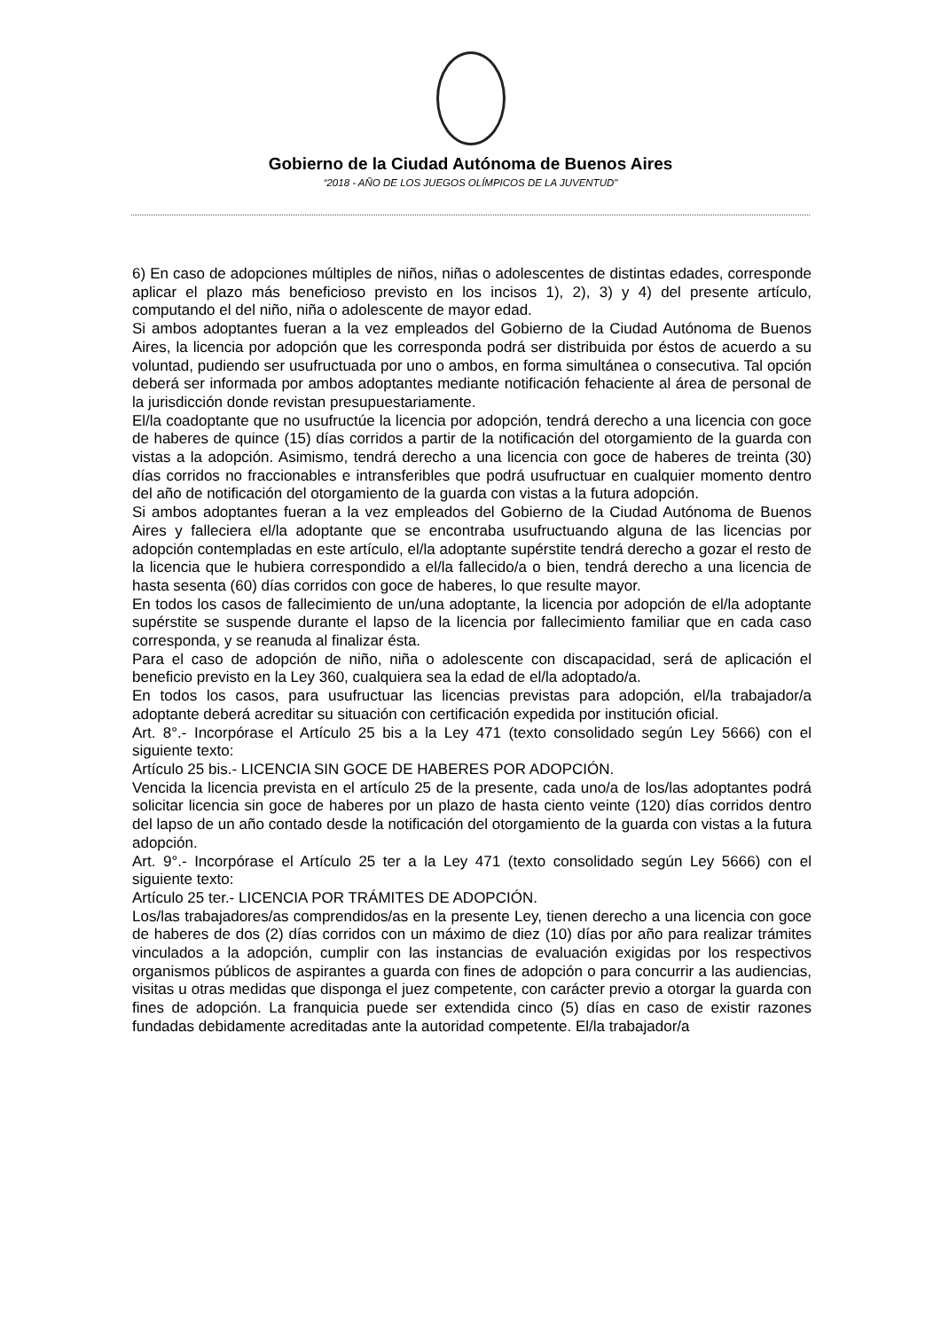Gobierno de la Ciudad Autónoma de Buenos Aires
“2018 - AÑO DE LOS JUEGOS OLÍMPICOS DE LA JUVENTUD"
6) En caso de adopciones múltiples de niños, niñas o adolescentes de distintas edades, corresponde aplicar el plazo más beneficioso previsto en los incisos 1), 2), 3) y 4) del presente artículo, computando el del niño, niña o adolescente de mayor edad.
Si ambos adoptantes fueran a la vez empleados del Gobierno de la Ciudad Autónoma de Buenos Aires, la licencia por adopción que les corresponda podrá ser distribuida por éstos de acuerdo a su voluntad, pudiendo ser usufructuada por uno o ambos, en forma simultánea o consecutiva. Tal opción deberá ser informada por ambos adoptantes mediante notificación fehaciente al área de personal de la jurisdicción donde revistan presupuestariamente.
El/la coadoptante que no usufructúe la licencia por adopción, tendrá derecho a una licencia con goce de haberes de quince (15) días corridos a partir de la notificación del otorgamiento de la guarda con vistas a la adopción. Asimismo, tendrá derecho a una licencia con goce de haberes de treinta (30) días corridos no fraccionables e intransferibles que podrá usufructuar en cualquier momento dentro del año de notificación del otorgamiento de la guarda con vistas a la futura adopción.
Si ambos adoptantes fueran a la vez empleados del Gobierno de la Ciudad Autónoma de Buenos Aires y falleciera el/la adoptante que se encontraba usufructuando alguna de las licencias por adopción contempladas en este artículo, el/la adoptante supérstite tendrá derecho a gozar el resto de la licencia que le hubiera correspondido a el/la fallecido/a o bien, tendrá derecho a una licencia de hasta sesenta (60) días corridos con goce de haberes, lo que resulte mayor.
En todos los casos de fallecimiento de un/una adoptante, la licencia por adopción de el/la adoptante supérstite se suspende durante el lapso de la licencia por fallecimiento familiar que en cada caso corresponda, y se reanuda al finalizar ésta.
Para el caso de adopción de niño, niña o adolescente con discapacidad, será de aplicación el beneficio previsto en la Ley 360, cualquiera sea la edad de el/la adoptado/a.
En todos los casos, para usufructuar las licencias previstas para adopción, el/la trabajador/a adoptante deberá acreditar su situación con certificación expedida por institución oficial.
Art. 8°.- Incorpórase el Artículo 25 bis a la Ley 471 (texto consolidado según Ley 5666) con el siguiente texto:
Artículo 25 bis.- LICENCIA SIN GOCE DE HABERES POR ADOPCIÓN.
Vencida la licencia prevista en el artículo 25 de la presente, cada uno/a de los/las adoptantes podrá solicitar licencia sin goce de haberes por un plazo de hasta ciento veinte (120) días corridos dentro del lapso de un año contado desde la notificación del otorgamiento de la guarda con vistas a la futura adopción.
Art. 9°.- Incorpórase el Artículo 25 ter a la Ley 471 (texto consolidado según Ley 5666) con el siguiente texto:
Artículo 25 ter.- LICENCIA POR TRÁMITES DE ADOPCIÓN.
Los/las trabajadores/as comprendidos/as en la presente Ley, tienen derecho a una licencia con goce de haberes de dos (2) días corridos con un máximo de diez (10) días por año para realizar trámites vinculados a la adopción, cumplir con las instancias de evaluación exigidas por los respectivos organismos públicos de aspirantes a guarda con fines de adopción o para concurrir a las audiencias, visitas u otras medidas que disponga el juez competente, con carácter previo a otorgar la guarda con fines de adopción. La franquicia puede ser extendida cinco (5) días en caso de existir razones fundadas debidamente acreditadas ante la autoridad competente. El/la trabajador/a